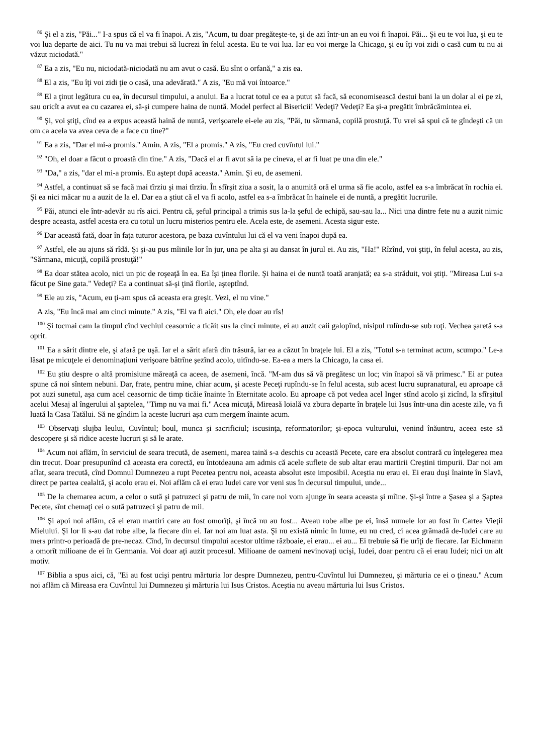<sup>86</sup> Şi el a zis, "Păi..." I-a spus că el va fi înapoi. A zis, "Acum, tu doar pregăteşte-te, şi de azi într-un an eu voi fi înapoi. Păi... Şi eu te voi lua, şi eu te voi lua departe de aici. Tu nu va mai trebui să lucrezi în felul acesta. Eu te voi lua. Iar eu voi merge la Chicago, şi eu îţi voi zidi o casă cum tu nu ai văzut niciodată."
<sup>87</sup> Ea a zis, "Eu nu, niciodată-niciodată nu am avut o casă. Eu sînt o orfană," a zis ea.
<sup>88</sup> El a zis, "Eu îţi voi zidi ţie o casă, una adevărată." A zis, "Eu mă voi întoarce."
<sup>89</sup> El a ţinut legătura cu ea, în decursul timpului, a anului. Ea a lucrat totul ce ea a putut să facă, să economisească destui bani la un dolar al ei pe zi, sau oricît a avut ea cu cazarea ei, să-şi cumpere haina de nuntă. Model perfect al Bisericii! Vedeţi? Vedeţi? Ea şi-a pregătit îmbrăcămintea ei.
<sup>90</sup> Şi, voi ştiţi, cînd ea a expus această haină de nuntă, verişoarele ei-ele au zis, "Păi, tu sărmană, copilă prostuţă. Tu vrei să spui că te gîndeşti că un om ca acela va avea ceva de a face cu tine?"
<sup>91</sup> Ea a zis, "Dar el mi-a promis." Amin. A zis, "El a promis." A zis, "Eu cred cuvîntul lui."
<sup>92</sup> "Oh, el doar a făcut o proastă din tine." A zis, "Dacă el ar fi avut să ia pe cineva, el ar fi luat pe una din ele."
<sup>93</sup> "Da," a zis, "dar el mi-a promis. Eu aştept după aceasta." Amin. Şi eu, de asemeni.
<sup>94</sup> Astfel, a continuat să se facă mai tîrziu şi mai tîrziu. În sfîrşit ziua a sosit, la o anumită oră el urma să fie acolo, astfel ea s-a îmbrăcat în rochia ei. Şi ea nici măcar nu a auzit de la el. Dar ea a ştiut că el va fi acolo, astfel ea s-a îmbrăcat în hainele ei de nuntă, a pregătit lucrurile.
<sup>95</sup> Păi, atunci ele într-adevăr au rîs aici. Pentru că, şeful principal a trimis sus la-la şeful de echipă, sau-sau la... Nici una dintre fete nu a auzit nimic despre aceasta, astfel acesta era cu totul un lucru misterios pentru ele. Acela este, de asemeni. Acesta sigur este.
<sup>96</sup> Dar această fată, doar în faţa tuturor acestora, pe baza cuvîntului lui că el va veni înapoi după ea.
<sup>97</sup> Astfel, ele au ajuns să rîdă. Şi şi-au pus mîinile lor în jur, una pe alta şi au dansat în jurul ei. Au zis, "Ha!" Rîzînd, voi ştiţi, în felul acesta, au zis, "Sărmana, micuţă, copilă prostuţă!"
<sup>98</sup> Ea doar stătea acolo, nici un pic de roşeaţă în ea. Ea îşi ţinea florile. Şi haina ei de nuntă toată aranjată; ea s-a străduit, voi ştiţi. "Mireasa Lui s-a făcut pe Sine gata." Vedeţi? Ea a continuat să-şi ţină florile, aşteptînd.
<sup>99</sup> Ele au zis, "Acum, eu ţi-am spus că aceasta era greşit. Vezi, el nu vine."
A zis, "Eu încă mai am cinci minute." A zis, "El va fi aici." Oh, ele doar au rîs!
<sup>100</sup> Şi tocmai cam la timpul cînd vechiul ceasornic a ticăit sus la cinci minute, ei au auzit caii galopînd, nisipul rulîndu-se sub roţi. Vechea şaretă s-a oprit.
<sup>101</sup> Ea a sărit dintre ele, şi afară pe uşă. Iar el a sărit afară din trăsură, iar ea a căzut în braţele lui. El a zis, "Totul s-a terminat acum, scumpo." Le-a lăsat pe micuţele ei denominaţiuni verişoare bătrîne şezînd acolo, uitîndu-se. Ea-ea a mers la Chicago, la casa ei.
<sup>102</sup> Eu ştiu despre o altă promisiune măreaţă ca aceea, de asemeni, încă. "M-am dus să vă pregătesc un loc; vin înapoi să vă primesc." Ei ar putea spune că noi sîntem nebuni. Dar, frate, pentru mine, chiar acum, şi aceste Peceţi rupîndu-se în felul acesta, sub acest lucru supranatural, eu aproape că pot auzi sunetul, aşa cum acel ceasornic de timp ticăie înainte în Eternitate acolo. Eu aproape că pot vedea acel Inger stînd acolo şi zicînd, la sfîrşitul acelui Mesaj al îngerului al şaptelea, "Timp nu va mai fi." Acea micuţă, Mireasă loială va zbura departe în braţele lui Isus într-una din aceste zile, va fi luată la Casa Tatălui. Să ne gîndim la aceste lucruri aşa cum mergem înainte acum.
<sup>103</sup> Observaţi slujba leului, Cuvîntul; boul, munca şi sacrificiul; iscusinţa, reformatorilor; şi-epoca vulturului, venind înăuntru, aceea este să descopere şi să ridice aceste lucruri şi să le arate.
<sup>104</sup> Acum noi aflăm, în serviciul de seara trecută, de asemeni, marea taină s-a deschis cu această Pecete, care era absolut contrară cu înţelegerea mea din trecut. Doar presupunînd că aceasta era corectă, eu întotdeauna am admis că acele suflete de sub altar erau martirii Creştini timpurii. Dar noi am aflat, seara trecută, cînd Domnul Dumnezeu a rupt Pecetea pentru noi, aceasta absolut este imposibil. Aceştia nu erau ei. Ei erau duşi înainte în Slavă, direct pe partea cealaltă, şi acolo erau ei. Noi aflăm că ei erau Iudei care vor veni sus în decursul timpului, unde...
<sup>105</sup> De la chemarea acum, a celor o sută şi patruzeci şi patru de mii, în care noi vom ajunge în seara aceasta şi mîine. Şi-şi între a Şasea şi a Şaptea Pecete, sînt chemaţi cei o sută patruzeci şi patru de mii.
<sup>106</sup> Şi apoi noi aflăm, că ei erau martiri care au fost omorîţi, şi încă nu au fost... Aveau robe albe pe ei, însă numele lor au fost în Cartea Vieţii Mielului. Şi lor li s-au dat robe albe, la fiecare din ei. Iar noi am luat asta. Şi nu există nimic în lume, eu nu cred, ci acea grămadă de-Iudei care au mers printr-o perioadă de pre-necaz. Cînd, în decursul timpului acestor ultime războaie, ei erau... ei au... Ei trebuie să fie urîţi de fiecare. Iar Eichmann a omorît milioane de ei în Germania. Voi doar aţi auzit procesul. Milioane de oameni nevinovaţi ucişi, Iudei, doar pentru că ei erau Iudei; nici un alt motiv.
<sup>107</sup> Biblia a spus aici, că, "Ei au fost ucişi pentru mărturia lor despre Dumnezeu, pentru-Cuvîntul lui Dumnezeu, şi mărturia ce ei o ţineau." Acum noi aflăm că Mireasa era Cuvîntul lui Dumnezeu şi mărturia lui Isus Cristos. Aceştia nu aveau mărturia lui Isus Cristos.